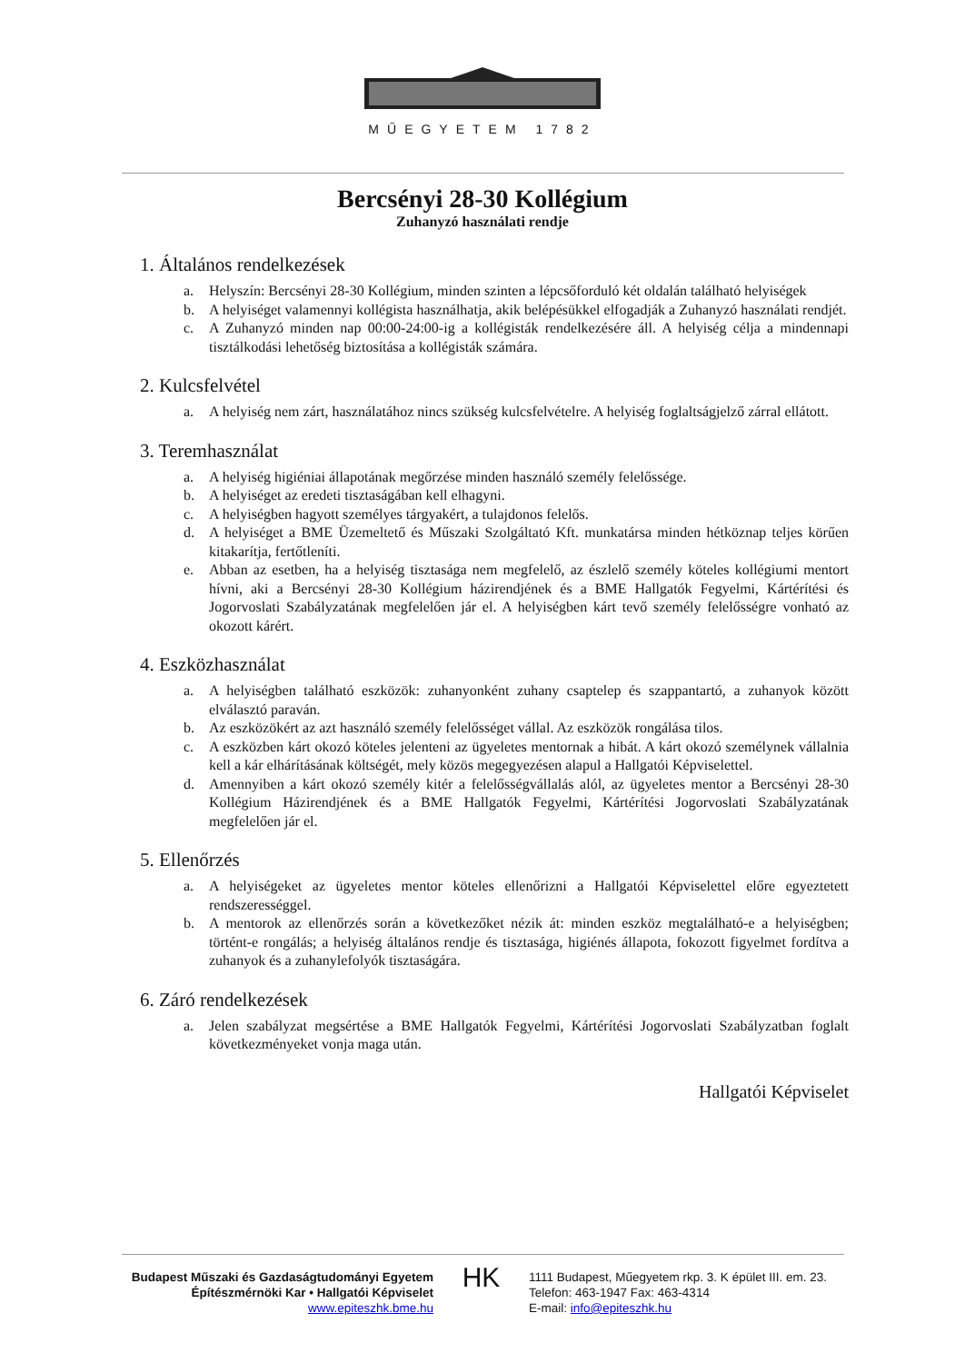MŰEGYETEM 1782
Bercsényi 28-30 Kollégium
Zuhanyzó használati rendje
1. Általános rendelkezések
a. Helyszín: Bercsényi 28-30 Kollégium, minden szinten a lépcsőforduló két oldalán található helyiségek
b. A helyiséget valamennyi kollégista használhatja, akik belépésükkel elfogadják a Zuhanyzó használati rendjét.
c. A Zuhanyzó minden nap 00:00-24:00-ig a kollégisták rendelkezésére áll. A helyiség célja a mindennapi tisztálkodási lehetőség biztosítása a kollégisták számára.
2. Kulcsfelvétel
a. A helyiség nem zárt, használatához nincs szükség kulcsfelvételre. A helyiség foglaltságjelző zárral ellátott.
3. Teremhasználat
a. A helyiség higiéniai állapotának megőrzése minden használó személy felelőssége.
b. A helyiséget az eredeti tisztaságában kell elhagyni.
c. A helyiségben hagyott személyes tárgyakért, a tulajdonos felelős.
d. A helyiséget a BME Üzemeltető és Műszaki Szolgáltató Kft. munkatársa minden hétköznap teljes körűen kitakarítja, fertőtleníti.
e. Abban az esetben, ha a helyiség tisztasága nem megfelelő, az észlelő személy köteles kollégiumi mentort hívni, aki a Bercsényi 28-30 Kollégium házirendjének és a BME Hallgatók Fegyelmi, Kártérítési és Jogorvoslati Szabályzatának megfelelően jár el. A helyiségben kárt tevő személy felelősségre vonható az okozott kárért.
4. Eszközhasználat
a. A helyiségben található eszközök: zuhanyonként zuhany csaptelep és szappantartó, a zuhanyok között elválasztó paraván.
b. Az eszközökért az azt használó személy felelősséget vállal. Az eszközök rongálása tilos.
c. A eszközben kárt okozó köteles jelenteni az ügyeletes mentornak a hibát. A kárt okozó személynek vállalnia kell a kár elhárításának költségét, mely közös megegyezésen alapul a Hallgatói Képviselettel.
d. Amennyiben a kárt okozó személy kitér a felelősségvállalás alól, az ügyeletes mentor a Bercsényi 28-30 Kollégium Házirendjének és a BME Hallgatók Fegyelmi, Kártérítési Jogorvoslati Szabályzatának megfelelően jár el.
5. Ellenőrzés
a. A helyiségeket az ügyeletes mentor köteles ellenőrizni a Hallgatói Képviselettel előre egyeztetett rendszerességgel.
b. A mentorok az ellenőrzés során a következőket nézik át: minden eszköz megtalálható-e a helyiségben; történt-e rongálás; a helyiség általános rendje és tisztasága, higiénés állapota, fokozott figyelmet fordítva a zuhanyok és a zuhanylefolyók tisztaságára.
6. Záró rendelkezések
a. Jelen szabályzat megsértése a BME Hallgatók Fegyelmi, Kártérítési Jogorvoslati Szabályzatban foglalt következményeket vonja maga után.
Hallgatói Képviselet
Budapest Műszaki és Gazdaságtudományi Egyetem
Építészmérnöki Kar • Hallgatói Képviselet
www.epiteszhk.bme.hu
HK
1111 Budapest, Műegyetem rkp. 3. K épület III. em. 23.
Telefon: 463-1947 Fax: 463-4314
E-mail: info@epiteszhk.hu